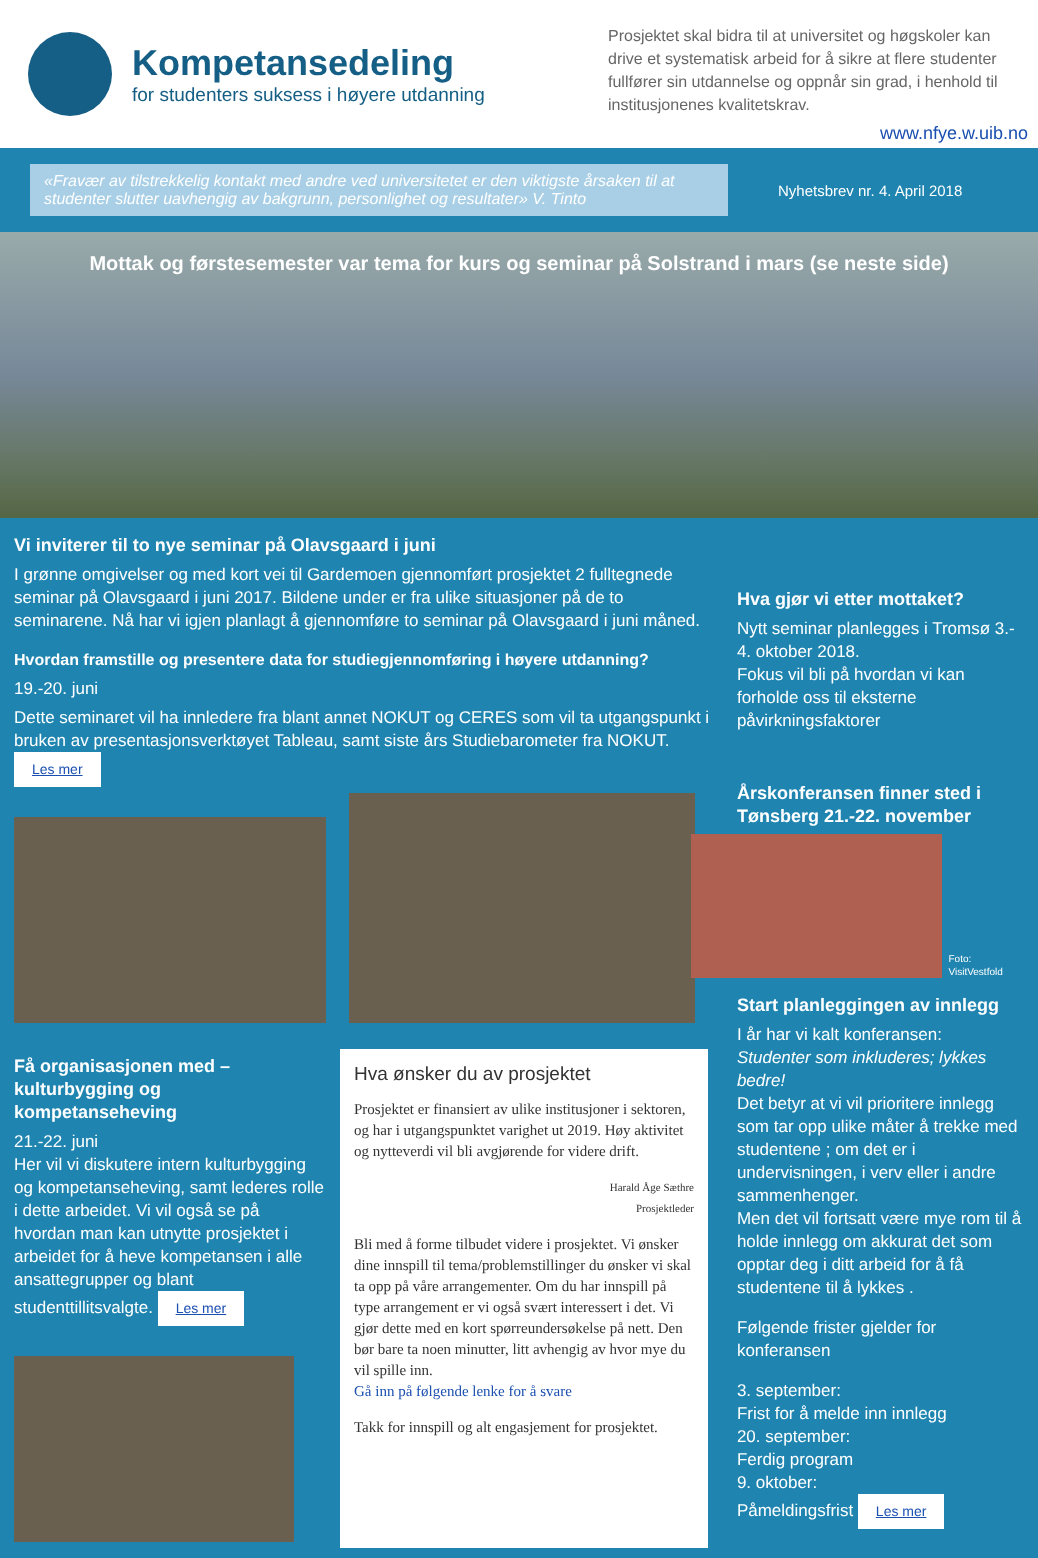Kompetansedeling
for studenters suksess i høyere utdanning
Prosjektet skal bidra til at universitet og høgskoler kan drive et systematisk arbeid for å sikre at flere studenter fullfører sin utdannelse og oppnår sin grad, i henhold til institusjonenes kvalitetskrav.
www.nfye.w.uib.no
«Fravær av tilstrekkelig kontakt med andre ved universitetet er den viktigste årsaken til at studenter slutter uavhengig av bakgrunn, personlighet og resultater» V. Tinto
Nyhetsbrev nr. 4. April 2018
Mottak og førstesemester var tema for kurs og seminar på Solstrand i mars (se neste side)
Vi inviterer til to nye seminar på Olavsgaard i juni
I grønne omgivelser og med kort vei til Gardemoen gjennomført prosjektet 2 fulltegnede seminar på Olavsgaard i juni 2017. Bildene under er fra ulike situasjoner på de to seminarene. Nå har vi igjen planlagt å gjennomføre to seminar på Olavsgaard i juni måned.
Hvordan framstille og presentere data for studiegjennomføring i høyere utdanning?
19.-20. juni
Dette seminaret vil ha innledere fra blant annet NOKUT og CERES som vil ta utgangspunkt i bruken av presentasjonsverktøyet Tableau, samt siste års Studiebarometer fra NOKUT. Les mer
Få organisasjonen med – kulturbygging og kompetanseheving
21.-22. juni
Her vil vi diskutere intern kulturbygging og kompetanseheving, samt lederes rolle i dette arbeidet. Vi vil også se på hvordan man kan utnytte prosjektet i arbeidet for å heve kompetansen i alle ansattegrupper og blant studenttillitsvalgte. Les mer
Hva ønsker du av prosjektet
Prosjektet er finansiert av ulike institusjoner i sektoren, og har i utgangspunktet varighet ut 2019. Høy aktivitet og nytteverdi vil bli avgjørende for videre drift.
Harald Åge Sæthre
Prosjektleder
Bli med å forme tilbudet videre i prosjektet. Vi ønsker dine innspill til tema/problemstillinger du ønsker vi skal ta opp på våre arrangementer. Om du har innspill på type arrangement er vi også svært interessert i det. Vi gjør dette med en kort spørreundersøkelse på nett. Den bør bare ta noen minutter, litt avhengig av hvor mye du vil spille inn.
Gå inn på følgende lenke for å svare
Takk for innspill og alt engasjement for prosjektet.
Hva gjør vi etter mottaket?
Nytt seminar planlegges i Tromsø 3.- 4. oktober 2018.
Fokus vil bli på hvordan vi kan forholde oss til eksterne påvirkningsfaktorer
Årskonferansen finner sted i Tønsberg 21.-22. november
Foto: VisitVestfold
Start planleggingen av innlegg
I år har vi kalt konferansen:
Studenter som inkluderes; lykkes bedre!
Det betyr at vi vil prioritere innlegg som tar opp ulike måter å trekke med studentene ; om det er i undervisningen, i verv eller i andre sammenhenger.
Men det vil fortsatt være mye rom til å holde innlegg om akkurat det som opptar deg i ditt arbeid for å få studentene til å lykkes .
Følgende frister gjelder for konferansen
3. september:
Frist for å melde inn innlegg
20. september:
Ferdig program
9. oktober:
Påmeldingsfrist Les mer